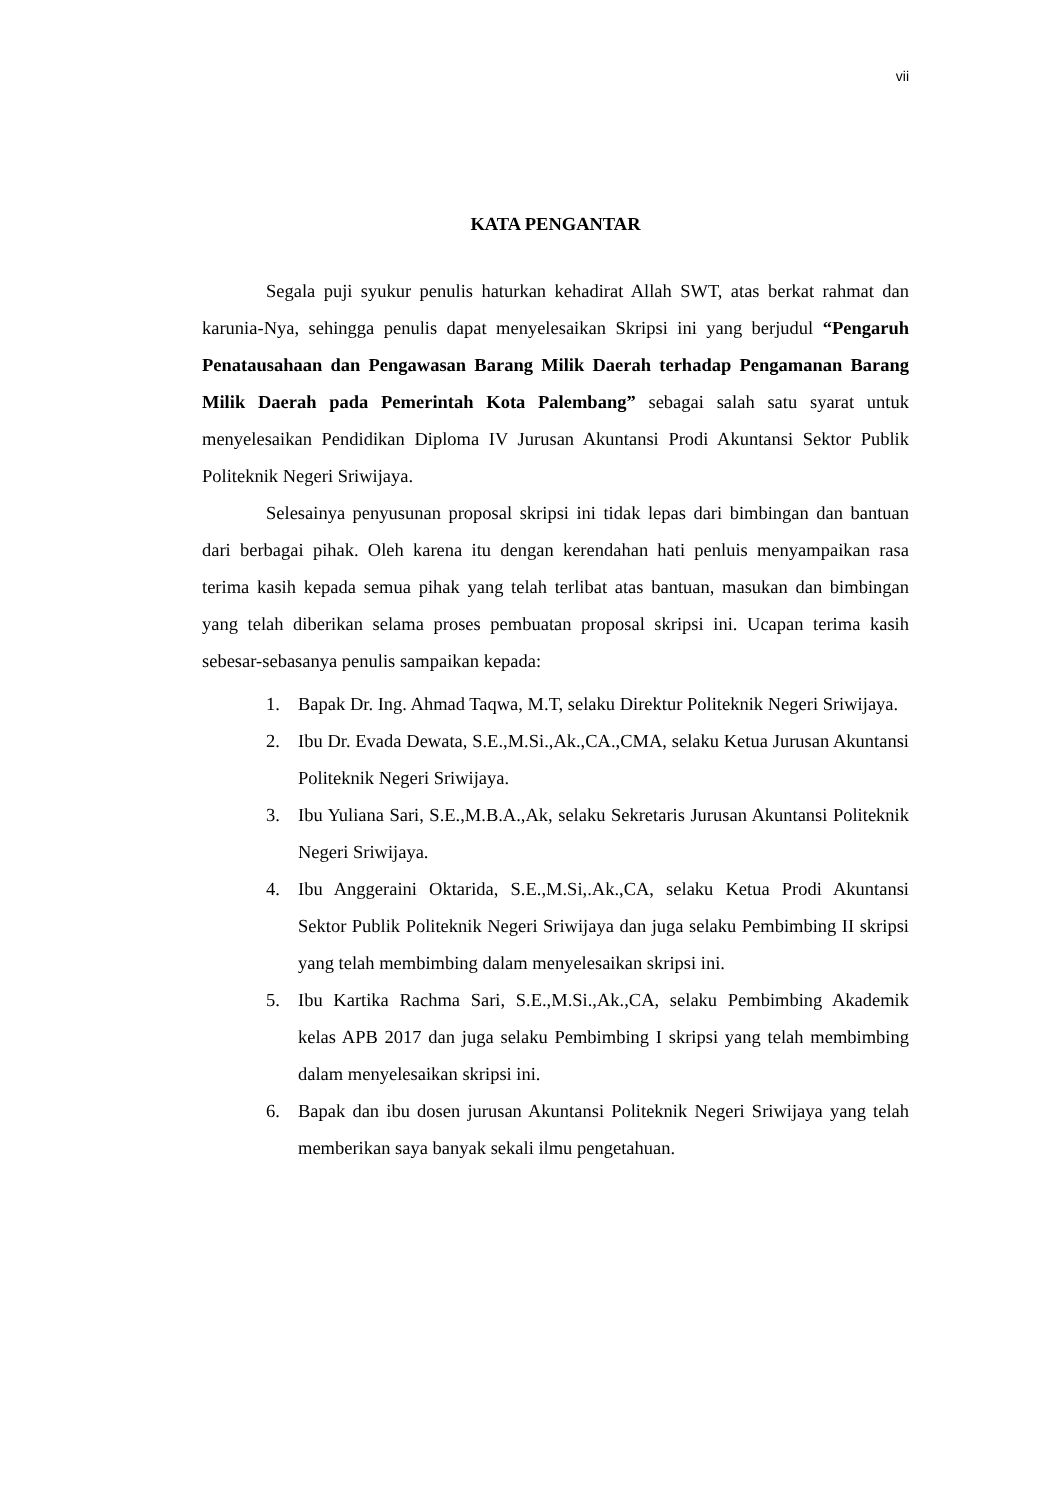vii
KATA PENGANTAR
Segala puji syukur penulis haturkan kehadirat Allah SWT, atas berkat rahmat dan karunia-Nya, sehingga penulis dapat menyelesaikan Skripsi ini yang berjudul “Pengaruh Penatausahaan dan Pengawasan Barang Milik Daerah terhadap Pengamanan Barang Milik Daerah pada Pemerintah Kota Palembang” sebagai salah satu syarat untuk menyelesaikan Pendidikan Diploma IV Jurusan Akuntansi Prodi Akuntansi Sektor Publik Politeknik Negeri Sriwijaya.
Selesainya penyusunan proposal skripsi ini tidak lepas dari bimbingan dan bantuan dari berbagai pihak. Oleh karena itu dengan kerendahan hati penluis menyampaikan rasa terima kasih kepada semua pihak yang telah terlibat atas bantuan, masukan dan bimbingan yang telah diberikan selama proses pembuatan proposal skripsi ini. Ucapan terima kasih sebesar-sebasanya penulis sampaikan kepada:
1. Bapak Dr. Ing. Ahmad Taqwa, M.T, selaku Direktur Politeknik Negeri Sriwijaya.
2. Ibu Dr. Evada Dewata, S.E.,M.Si.,Ak.,CA.,CMA, selaku Ketua Jurusan Akuntansi Politeknik Negeri Sriwijaya.
3. Ibu Yuliana Sari, S.E.,M.B.A.,Ak, selaku Sekretaris Jurusan Akuntansi Politeknik Negeri Sriwijaya.
4. Ibu Anggeraini Oktarida, S.E.,M.Si,.Ak.,CA, selaku Ketua Prodi Akuntansi Sektor Publik Politeknik Negeri Sriwijaya dan juga selaku Pembimbing II skripsi yang telah membimbing dalam menyelesaikan skripsi ini.
5. Ibu Kartika Rachma Sari, S.E.,M.Si.,Ak.,CA, selaku Pembimbing Akademik kelas APB 2017 dan juga selaku Pembimbing I skripsi yang telah membimbing dalam menyelesaikan skripsi ini.
6. Bapak dan ibu dosen jurusan Akuntansi Politeknik Negeri Sriwijaya yang telah memberikan saya banyak sekali ilmu pengetahuan.